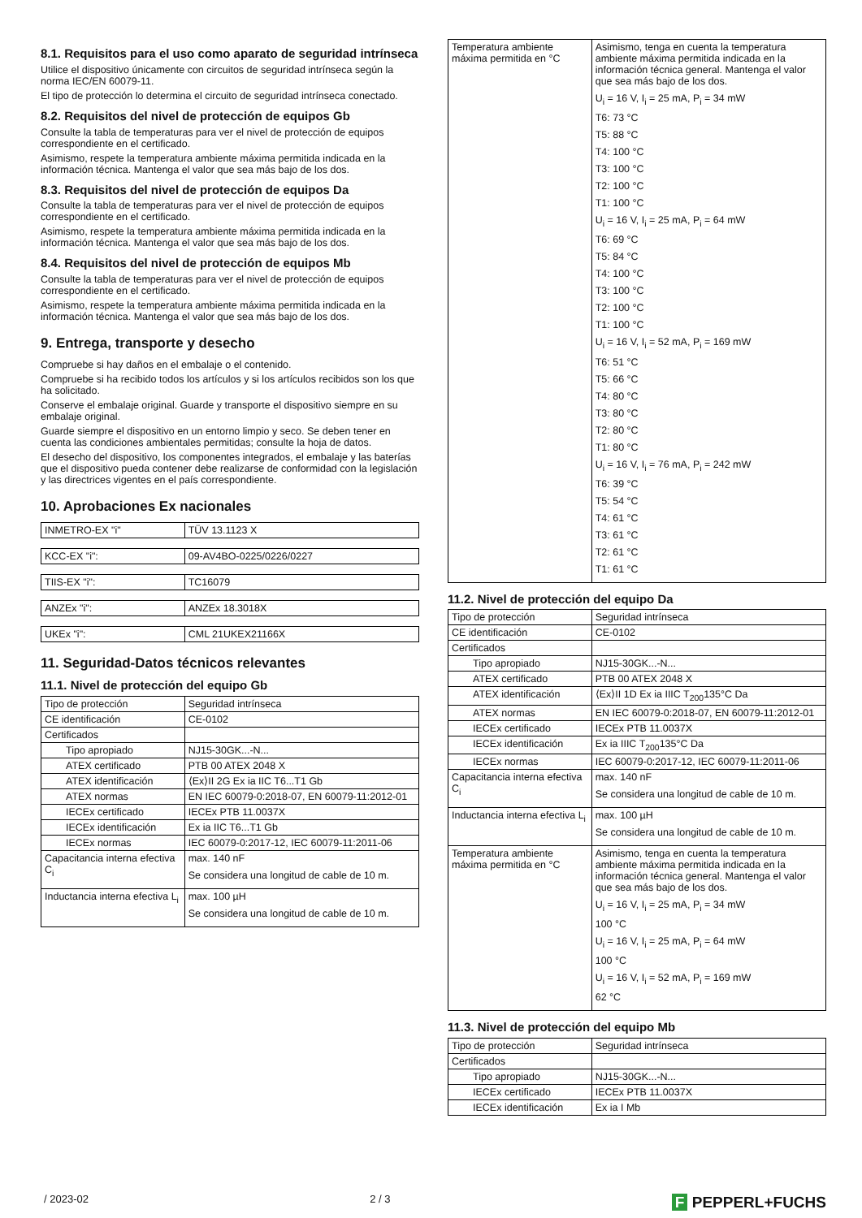8.1. Requisitos para el uso como aparato de seguridad intrínseca
Utilice el dispositivo únicamente con circuitos de seguridad intrínseca según la norma IEC/EN 60079-11.
El tipo de protección lo determina el circuito de seguridad intrínseca conectado.
8.2. Requisitos del nivel de protección de equipos Gb
Consulte la tabla de temperaturas para ver el nivel de protección de equipos correspondiente en el certificado.
Asimismo, respete la temperatura ambiente máxima permitida indicada en la información técnica. Mantenga el valor que sea más bajo de los dos.
8.3. Requisitos del nivel de protección de equipos Da
Consulte la tabla de temperaturas para ver el nivel de protección de equipos correspondiente en el certificado.
Asimismo, respete la temperatura ambiente máxima permitida indicada en la información técnica. Mantenga el valor que sea más bajo de los dos.
8.4. Requisitos del nivel de protección de equipos Mb
Consulte la tabla de temperaturas para ver el nivel de protección de equipos correspondiente en el certificado.
Asimismo, respete la temperatura ambiente máxima permitida indicada en la información técnica. Mantenga el valor que sea más bajo de los dos.
9. Entrega, transporte y desecho
Compruebe si hay daños en el embalaje o el contenido.
Compruebe si ha recibido todos los artículos y si los artículos recibidos son los que ha solicitado.
Conserve el embalaje original. Guarde y transporte el dispositivo siempre en su embalaje original.
Guarde siempre el dispositivo en un entorno limpio y seco. Se deben tener en cuenta las condiciones ambientales permitidas; consulte la hoja de datos.
El desecho del dispositivo, los componentes integrados, el embalaje y las baterías que el dispositivo pueda contener debe realizarse de conformidad con la legislación y las directrices vigentes en el país correspondiente.
10. Aprobaciones Ex nacionales
| INMETRO-EX "i" | TÜV 13.1123 X |
| KCC-EX "i": | 09-AV4BO-0225/0226/0227 |
| TIIS-EX "i": | TC16079 |
| ANZEx "i": | ANZEx 18.3018X |
| UKEx "i": | CML 21UKEX21166X |
11. Seguridad-Datos técnicos relevantes
11.1. Nivel de protección del equipo Gb
| Tipo de protección | Seguridad intrínseca |
| CE identificación | CE-0102 |
| Certificados | |
| Tipo apropiado | NJ15-30GK...-N... |
| ATEX certificado | PTB 00 ATEX 2048 X |
| ATEX identificación | ⟨Ex⟩II 2G Ex ia IIC T6...T1 Gb |
| ATEX normas | EN IEC 60079-0:2018-07, EN 60079-11:2012-01 |
| IECEx certificado | IECEx PTB 11.0037X |
| IECEx identificación | Ex ia IIC T6...T1 Gb |
| IECEx normas | IEC 60079-0:2017-12, IEC 60079-11:2011-06 |
| Capacitancia interna efectiva C<sub>i</sub> | max. 140 nF Se considera una longitud de cable de 10 m. |
| Inductancia interna efectiva L<sub>i</sub> | max. 100 µH Se considera una longitud de cable de 10 m. |
| Temperatura ambiente máxima permitida en °C | Asimismo, tenga en cuenta la temperatura ambiente máxima permitida indicada en la información técnica general. Mantenga el valor que sea más bajo de los dos. U<sub>i</sub> = 16 V, I<sub>i</sub> = 25 mA, P<sub>i</sub> = 34 mW T6: 73 °C T5: 88 °C T4: 100 °C T3: 100 °C T2: 100 °C T1: 100 °C U<sub>i</sub> = 16 V, I<sub>i</sub> = 25 mA, P<sub>i</sub> = 64 mW T6: 69 °C T5: 84 °C T4: 100 °C T3: 100 °C T2: 100 °C T1: 100 °C U<sub>i</sub> = 16 V, I<sub>i</sub> = 52 mA, P<sub>i</sub> = 169 mW T6: 51 °C T5: 66 °C T4: 80 °C T3: 80 °C T2: 80 °C T1: 80 °C U<sub>i</sub> = 16 V, I<sub>i</sub> = 76 mA, P<sub>i</sub> = 242 mW T6: 39 °C T5: 54 °C T4: 61 °C T3: 61 °C T2: 61 °C T1: 61 °C |
11.2. Nivel de protección del equipo Da
| Tipo de protección | Seguridad intrínseca |
| CE identificación | CE-0102 |
| Certificados | |
| Tipo apropiado | NJ15-30GK...-N... |
| ATEX certificado | PTB 00 ATEX 2048 X |
| ATEX identificación | ⟨Ex⟩II 1D Ex ia IIIC T<sub>200</sub>135°C Da |
| ATEX normas | EN IEC 60079-0:2018-07, EN 60079-11:2012-01 |
| IECEx certificado | IECEx PTB 11.0037X |
| IECEx identificación | Ex ia IIIC T<sub>200</sub>135°C Da |
| IECEx normas | IEC 60079-0:2017-12, IEC 60079-11:2011-06 |
| Capacitancia interna efectiva C<sub>i</sub> | max. 140 nF Se considera una longitud de cable de 10 m. |
| Inductancia interna efectiva L<sub>i</sub> | max. 100 µH Se considera una longitud de cable de 10 m. |
| Temperatura ambiente máxima permitida en °C | Asimismo, tenga en cuenta la temperatura ambiente máxima permitida indicada en la información técnica general. Mantenga el valor que sea más bajo de los dos. U<sub>i</sub> = 16 V, I<sub>i</sub> = 25 mA, P<sub>i</sub> = 34 mW 100 °C U<sub>i</sub> = 16 V, I<sub>i</sub> = 25 mA, P<sub>i</sub> = 64 mW 100 °C U<sub>i</sub> = 16 V, I<sub>i</sub> = 52 mA, P<sub>i</sub> = 169 mW 62 °C |
11.3. Nivel de protección del equipo Mb
| Tipo de protección | Seguridad intrínseca |
| Certificados | |
| Tipo apropiado | NJ15-30GK...-N... |
| IECEx certificado | IECEx PTB 11.0037X |
| IECEx identificación | Ex ia I Mb |
/ 2023-02 2 / 3 F PEPPERL+FUCHS